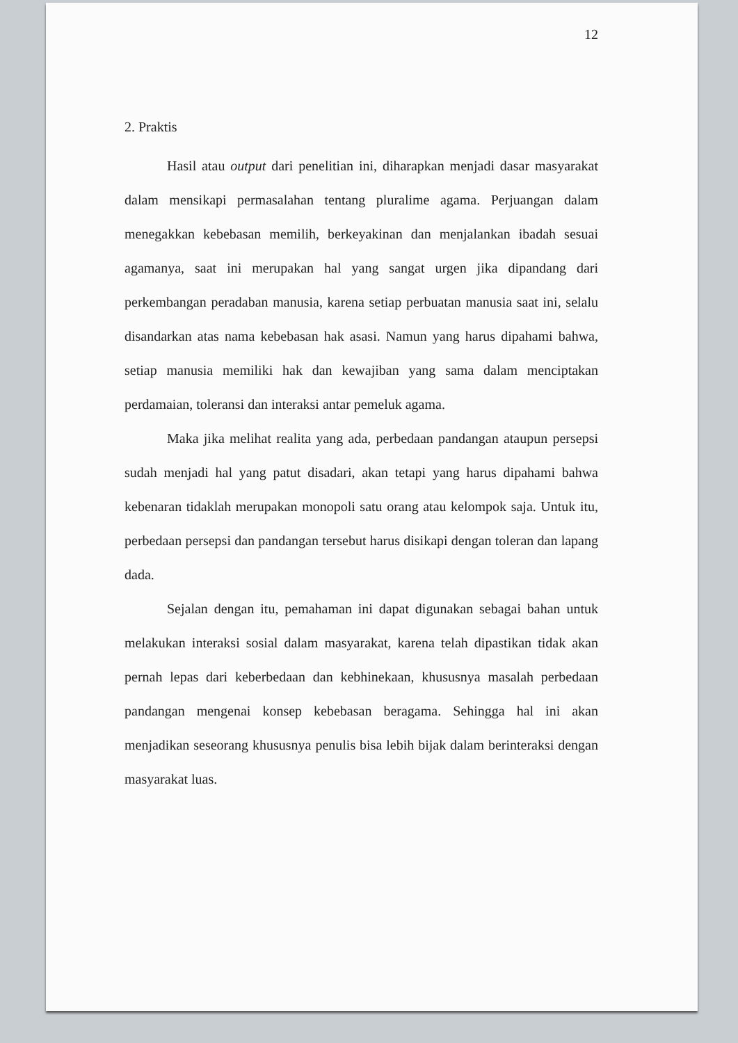12
2. Praktis
Hasil atau output dari penelitian ini, diharapkan menjadi dasar masyarakat dalam mensikapi permasalahan tentang pluralime agama. Perjuangan dalam menegakkan kebebasan memilih, berkeyakinan dan menjalankan ibadah sesuai agamanya, saat ini merupakan hal yang sangat urgen jika dipandang dari perkembangan peradaban manusia, karena setiap perbuatan manusia saat ini, selalu disandarkan atas nama kebebasan hak asasi. Namun yang harus dipahami bahwa, setiap manusia memiliki hak dan kewajiban yang sama dalam menciptakan perdamaian, toleransi dan interaksi antar pemeluk agama.
Maka jika melihat realita yang ada, perbedaan pandangan ataupun persepsi sudah menjadi hal yang patut disadari, akan tetapi yang harus dipahami bahwa kebenaran tidaklah merupakan monopoli satu orang atau kelompok saja. Untuk itu, perbedaan persepsi dan pandangan tersebut harus disikapi dengan toleran dan lapang dada.
Sejalan dengan itu, pemahaman ini dapat digunakan sebagai bahan untuk melakukan interaksi sosial dalam masyarakat, karena telah dipastikan tidak akan pernah lepas dari keberbedaan dan kebhinekaan, khususnya masalah perbedaan pandangan mengenai konsep kebebasan beragama. Sehingga hal ini akan menjadikan seseorang khususnya penulis bisa lebih bijak dalam berinteraksi dengan masyarakat luas.